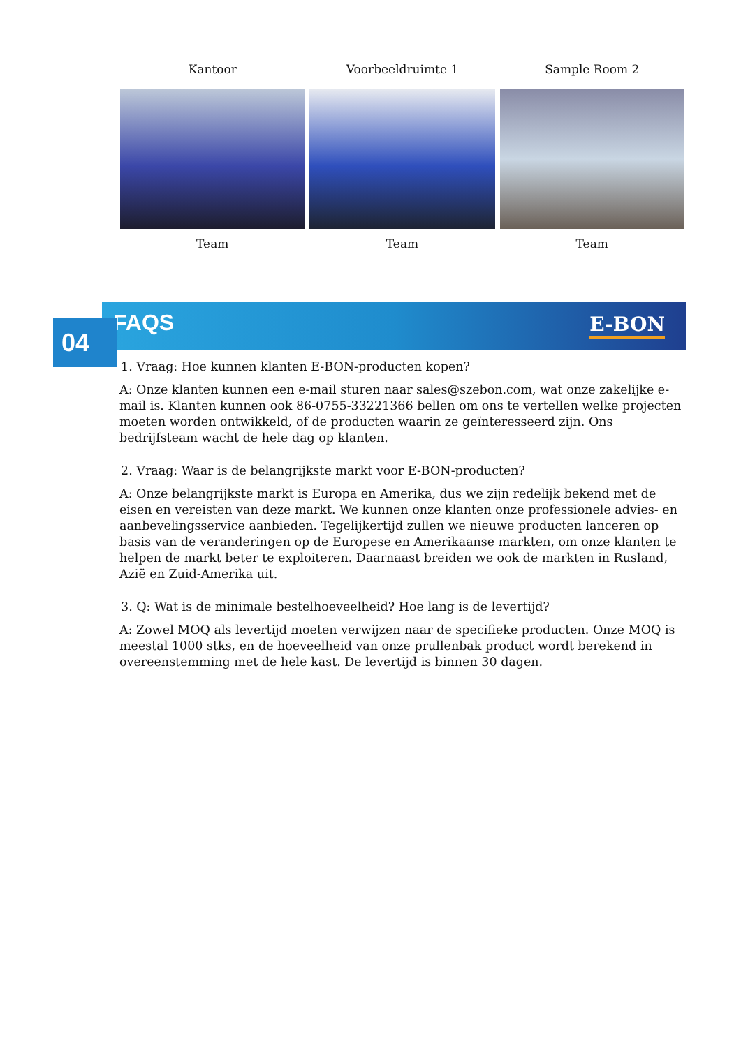| Kantoor | Voorbeeldruimte 1 | Sample Room 2 |
| --- | --- | --- |
| Team | Team | Team |
FAQS E-BON
04
1. Vraag: Hoe kunnen klanten E-BON-producten kopen?
A: Onze klanten kunnen een e-mail sturen naar sales@szebon.com, wat onze zakelijke e-mail is. Klanten kunnen ook 86-0755-33221366 bellen om ons te vertellen welke projecten moeten worden ontwikkeld, of de producten waarin ze geïnteresseerd zijn. Ons bedrijfsteam wacht de hele dag op klanten.
2. Vraag: Waar is de belangrijkste markt voor E-BON-producten?
A: Onze belangrijkste markt is Europa en Amerika, dus we zijn redelijk bekend met de eisen en vereisten van deze markt. We kunnen onze klanten onze professionele advies- en aanbevelingsservice aanbieden. Tegelijkertijd zullen we nieuwe producten lanceren op basis van de veranderingen op de Europese en Amerikaanse markten, om onze klanten te helpen de markt beter te exploiteren. Daarnaast breiden we ook de markten in Rusland, Azië en Zuid-Amerika uit.
3. Q: Wat is de minimale bestelhoeveelheid? Hoe lang is de levertijd?
A: Zowel MOQ als levertijd moeten verwijzen naar de specifieke producten. Onze MOQ is meestal 1000 stks, en de hoeveelheid van onze prullenbak product wordt berekend in overeenstemming met de hele kast. De levertijd is binnen 30 dagen.